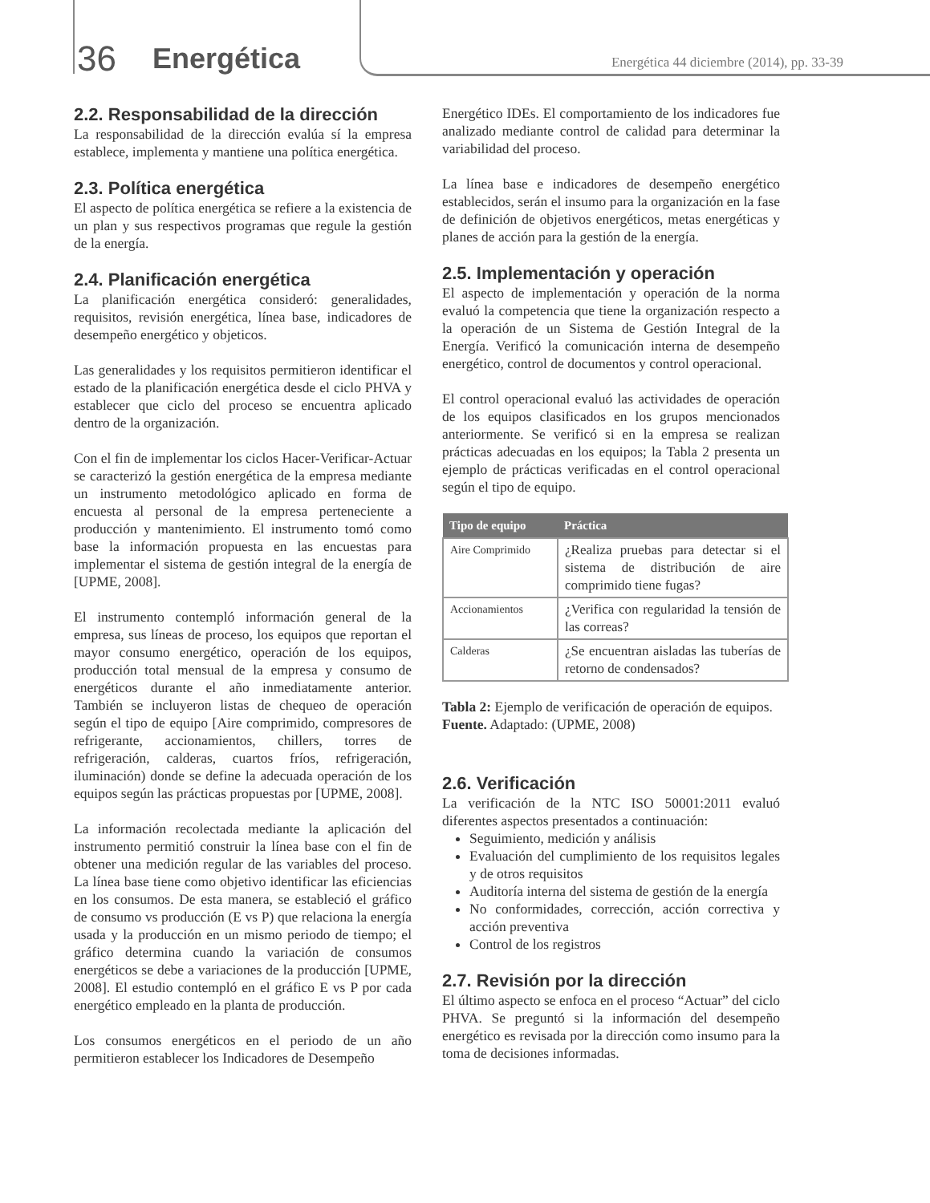36 Energética
Energética 44 diciembre (2014), pp. 33-39
2.2. Responsabilidad de la dirección
La responsabilidad de la dirección evalúa sí la empresa establece, implementa y mantiene una política energética.
2.3. Política energética
El aspecto de política energética se refiere a la existencia de un plan y sus respectivos programas que regule la gestión de la energía.
2.4. Planificación energética
La planificación energética consideró: generalidades, requisitos, revisión energética, línea base, indicadores de desempeño energético y objeticos.
Las generalidades y los requisitos permitieron identificar el estado de la planificación energética desde el ciclo PHVA y establecer que ciclo del proceso se encuentra aplicado dentro de la organización.
Con el fin de implementar los ciclos Hacer-Verificar-Actuar se caracterizó la gestión energética de la empresa mediante un instrumento metodológico aplicado en forma de encuesta al personal de la empresa perteneciente a producción y mantenimiento. El instrumento tomó como base la información propuesta en las encuestas para implementar el sistema de gestión integral de la energía de [UPME, 2008].
El instrumento contempló información general de la empresa, sus líneas de proceso, los equipos que reportan el mayor consumo energético, operación de los equipos, producción total mensual de la empresa y consumo de energéticos durante el año inmediatamente anterior. También se incluyeron listas de chequeo de operación según el tipo de equipo [Aire comprimido, compresores de refrigerante, accionamientos, chillers, torres de refrigeración, calderas, cuartos fríos, refrigeración, iluminación) donde se define la adecuada operación de los equipos según las prácticas propuestas por [UPME, 2008].
La información recolectada mediante la aplicación del instrumento permitió construir la línea base con el fin de obtener una medición regular de las variables del proceso. La línea base tiene como objetivo identificar las eficiencias en los consumos. De esta manera, se estableció el gráfico de consumo vs producción (E vs P) que relaciona la energía usada y la producción en un mismo periodo de tiempo; el gráfico determina cuando la variación de consumos energéticos se debe a variaciones de la producción [UPME, 2008]. El estudio contempló en el gráfico E vs P por cada energético empleado en la planta de producción.
Los consumos energéticos en el periodo de un año permitieron establecer los Indicadores de Desempeño
Energético IDEs. El comportamiento de los indicadores fue analizado mediante control de calidad para determinar la variabilidad del proceso.
La línea base e indicadores de desempeño energético establecidos, serán el insumo para la organización en la fase de definición de objetivos energéticos, metas energéticas y planes de acción para la gestión de la energía.
2.5. Implementación y operación
El aspecto de implementación y operación de la norma evaluó la competencia que tiene la organización respecto a la operación de un Sistema de Gestión Integral de la Energía. Verificó la comunicación interna de desempeño energético, control de documentos y control operacional.
El control operacional evaluó las actividades de operación de los equipos clasificados en los grupos mencionados anteriormente. Se verificó si en la empresa se realizan prácticas adecuadas en los equipos; la Tabla 2 presenta un ejemplo de prácticas verificadas en el control operacional según el tipo de equipo.
| Tipo de equipo | Práctica |
| --- | --- |
| Aire Comprimido | ¿Realiza pruebas para detectar si el sistema de distribución de aire comprimido tiene fugas? |
| Accionamientos | ¿Verifica con regularidad la tensión de las correas? |
| Calderas | ¿Se encuentran aisladas las tuberías de retorno de condensados? |
Tabla 2: Ejemplo de verificación de operación de equipos.
Fuente. Adaptado: (UPME, 2008)
2.6. Verificación
La verificación de la NTC ISO 50001:2011 evaluó diferentes aspectos presentados a continuación:
Seguimiento, medición y análisis
Evaluación del cumplimiento de los requisitos legales y de otros requisitos
Auditoría interna del sistema de gestión de la energía
No conformidades, corrección, acción correctiva y acción preventiva
Control de los registros
2.7. Revisión por la dirección
El último aspecto se enfoca en el proceso “Actuar” del ciclo PHVA. Se preguntó si la información del desempeño energético es revisada por la dirección como insumo para la toma de decisiones informadas.